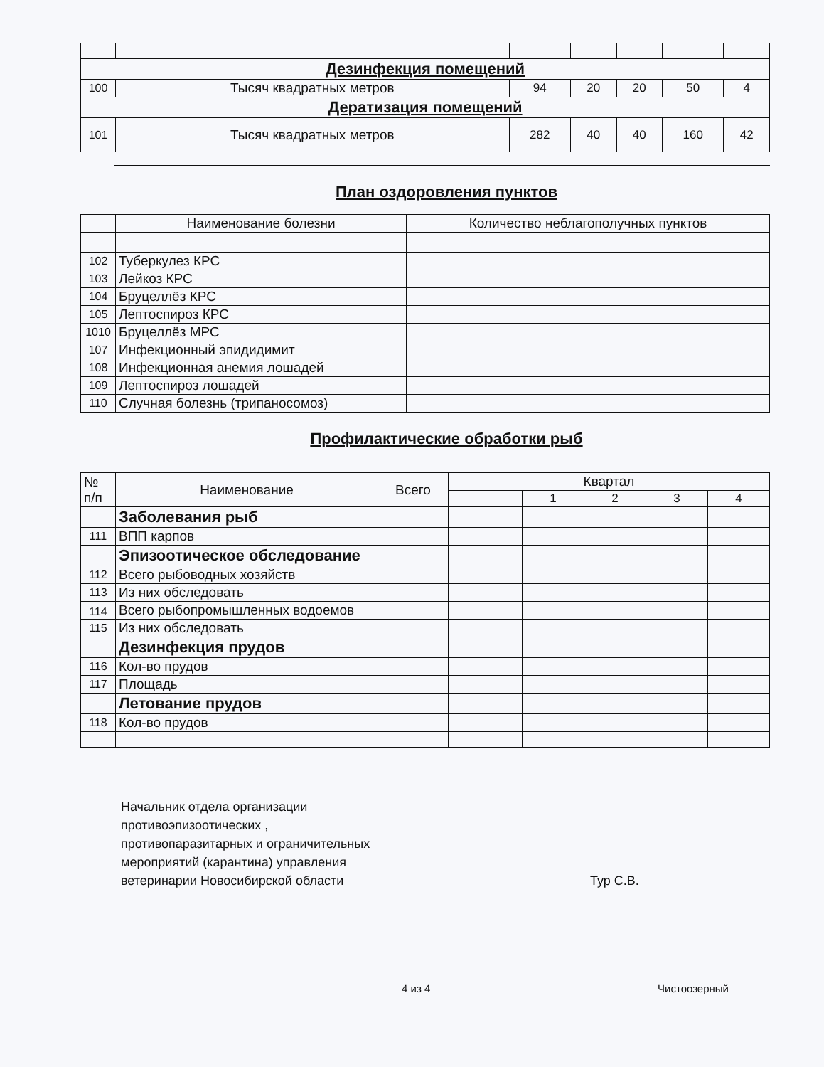| Дезинфекция помещений | | | | | | | |
| 100 | Тысяч квадратных метров | 94 | | 20 | 20 | 50 | 4 |
| Дератизация помещений | | | | | | | |
| 101 | Тысяч квадратных метров | 282 | | 40 | 40 | 160 | 42 |
План оздоровления пунктов
| | Наименование болезни | Количество неблагополучных пунктов |
| 102 | Туберкулез КРС | |
| 103 | Лейкоз КРС | |
| 104 | Бруцеллёз КРС | |
| 105 | Лептоспироз КРС | |
| 1010 | Бруцеллёз МРС | |
| 107 | Инфекционный эпидидимит | |
| 108 | Инфекционная анемия лошадей | |
| 109 | Лептоспироз лошадей | |
| 110 | Случная болезнь (трипаносомоз) | |
Профилактические обработки рыб
| № п/п | Наименование | Всего | Квартал | | | | |
| --- | --- | --- | --- | --- | --- | --- | --- |
| | | | | 1 | 2 | 3 | 4 |
| | Заболевания рыб | | | | | | |
| 111 | ВПП карпов | | | | | | |
| | Эпизоотическое обследование | | | | | | |
| 112 | Всего рыбоводных хозяйств | | | | | | |
| 113 | Из них обследовать | | | | | | |
| 114 | Всего рыбопромышленных водоемов | | | | | | |
| 115 | Из них обследовать | | | | | | |
| | Дезинфекция прудов | | | | | | |
| 116 | Кол-во прудов | | | | | | |
| 117 | Площадь | | | | | | |
| | Летование прудов | | | | | | |
| 118 | Кол-во прудов | | | | | | |
Начальник отдела организации
противоэпизоотических ,
противопаразитарных и ограничительных
мероприятий (карантина) управления
ветеринарии Новосибирской области
Тур С.В.
4 из 4 Чистоозерный